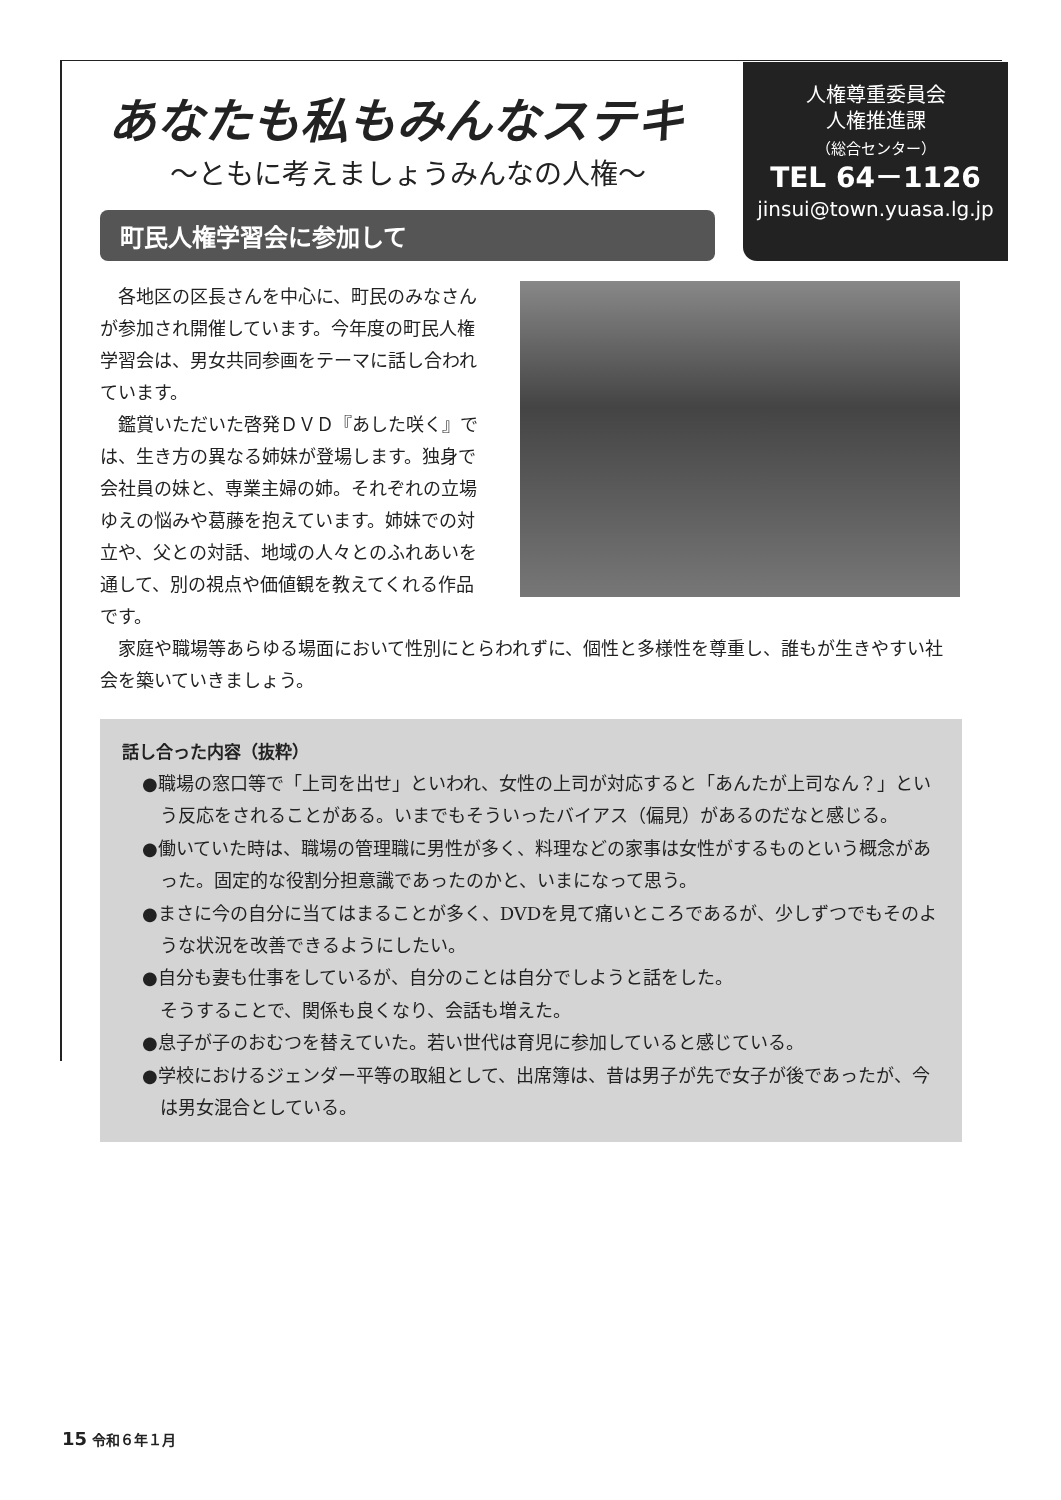あなたも私もみんなステキ
〜ともに考えましょうみんなの人権〜
町民人権学習会に参加して
人権尊重委員会
人権推進課
（総合センター）
TEL 64－1126
jinsui@town.yuasa.lg.jp
各地区の区長さんを中心に、町民のみなさんが参加され開催しています。今年度の町民人権学習会は、男女共同参画をテーマに話し合われています。
鑑賞いただいた啓発ＤＶＤ『あした咲く』では、生き方の異なる姉妹が登場します。独身で会社員の妹と、専業主婦の姉。それぞれの立場ゆえの悩みや葛藤を抱えています。姉妹での対立や、父との対話、地域の人々とのふれあいを通して、別の視点や価値観を教えてくれる作品です。
家庭や職場等あらゆる場面において性別にとらわれずに、個性と多様性を尊重し、誰もが生きやすい社会を築いていきましょう。
話し合った内容（抜粋）
●職場の窓口等で「上司を出せ」といわれ、女性の上司が対応すると「あんたが上司なん？」という反応をされることがある。いまでもそういったバイアス（偏見）があるのだなと感じる。
●働いていた時は、職場の管理職に男性が多く、料理などの家事は女性がするものという概念があった。固定的な役割分担意識であったのかと、いまになって思う。
●まさに今の自分に当てはまることが多く、DVDを見て痛いところであるが、少しずつでもそのような状況を改善できるようにしたい。
●自分も妻も仕事をしているが、自分のことは自分でしようと話をした。
そうすることで、関係も良くなり、会話も増えた。
●息子が子のおむつを替えていた。若い世代は育児に参加していると感じている。
●学校におけるジェンダー平等の取組として、出席簿は、昔は男子が先で女子が後であったが、今は男女混合としている。
15 令和６年１月